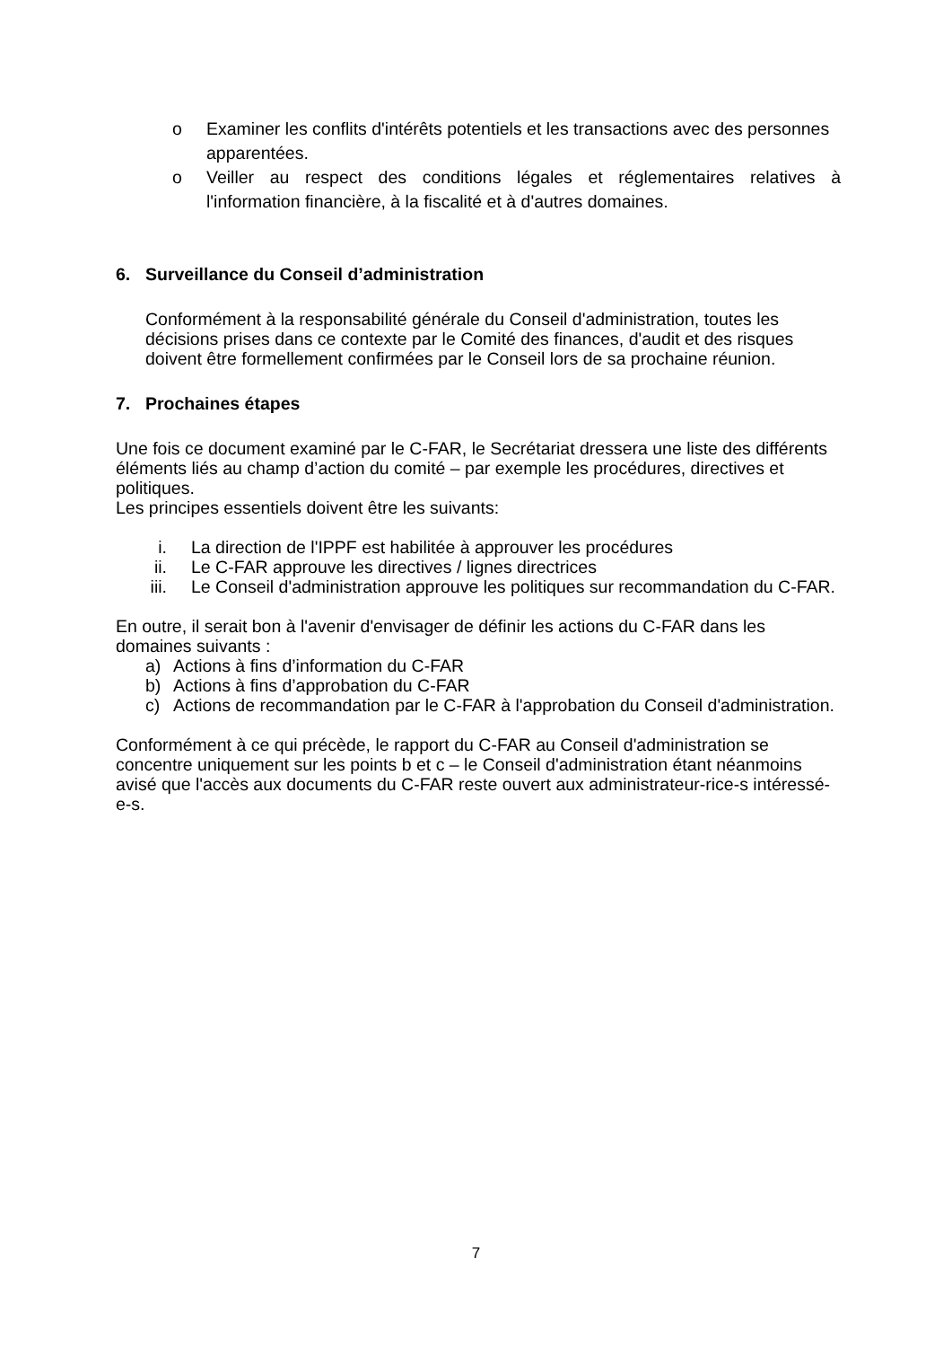o Examiner les conflits d'intérêts potentiels et les transactions avec des personnes apparentées.
o Veiller au respect des conditions légales et réglementaires relatives à l'information financière, à la fiscalité et à d'autres domaines.
6. Surveillance du Conseil d’administration
Conformément à la responsabilité générale du Conseil d'administration, toutes les décisions prises dans ce contexte par le Comité des finances, d'audit et des risques doivent être formellement confirmées par le Conseil lors de sa prochaine réunion.
7. Prochaines étapes
Une fois ce document examiné par le C-FAR, le Secrétariat dressera une liste des différents éléments liés au champ d’action du comité – par exemple les procédures, directives et politiques.
Les principes essentiels doivent être les suivants:
i. La direction de l'IPPF est habilitée à approuver les procédures
ii. Le C-FAR approuve les directives / lignes directrices
iii. Le Conseil d'administration approuve les politiques sur recommandation du C-FAR.
En outre, il serait bon à l'avenir d'envisager de définir les actions du C-FAR dans les domaines suivants :
a) Actions à fins d’information du C-FAR
b) Actions à fins d’approbation du C-FAR
c) Actions de recommandation par le C-FAR à l'approbation du Conseil d'administration.
Conformément à ce qui précède, le rapport du C-FAR au Conseil d'administration se concentre uniquement sur les points b et c – le Conseil d'administration étant néanmoins avisé que l'accès aux documents du C-FAR reste ouvert aux administrateur-rice-s intéressé-e-s.
7